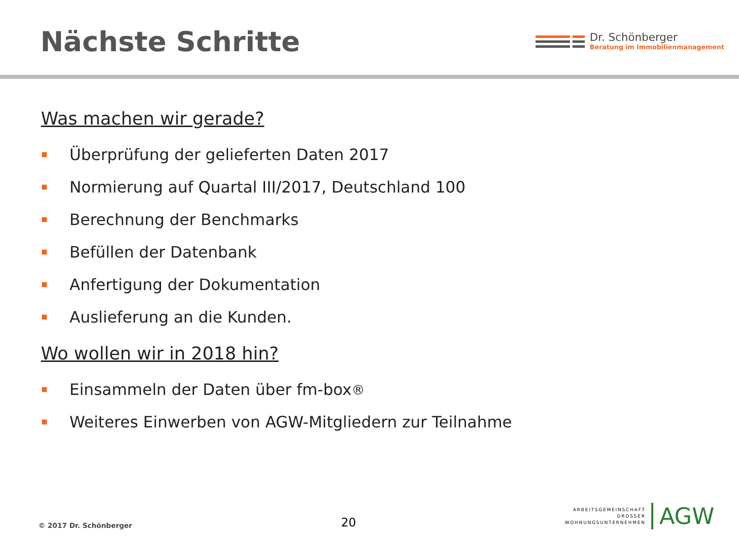Nächste Schritte
Dr. Schönberger
Beratung im Immobilienmanagement
Was machen wir gerade?
Überprüfung der gelieferten Daten 2017
Normierung auf Quartal III/2017, Deutschland 100
Berechnung der Benchmarks
Befüllen der Datenbank
Anfertigung der Dokumentation
Auslieferung an die Kunden.
Wo wollen wir in 2018 hin?
Einsammeln der Daten über fm-box<sup>®</sup>
Weiteres Einwerben von AGW-Mitgliedern zur Teilnahme
© 2017 Dr. Schönberger 20
ARBEITSGEMEINSCHAFT
GROSSER
WOHNUNGSUNTERNEHMEN
AGW